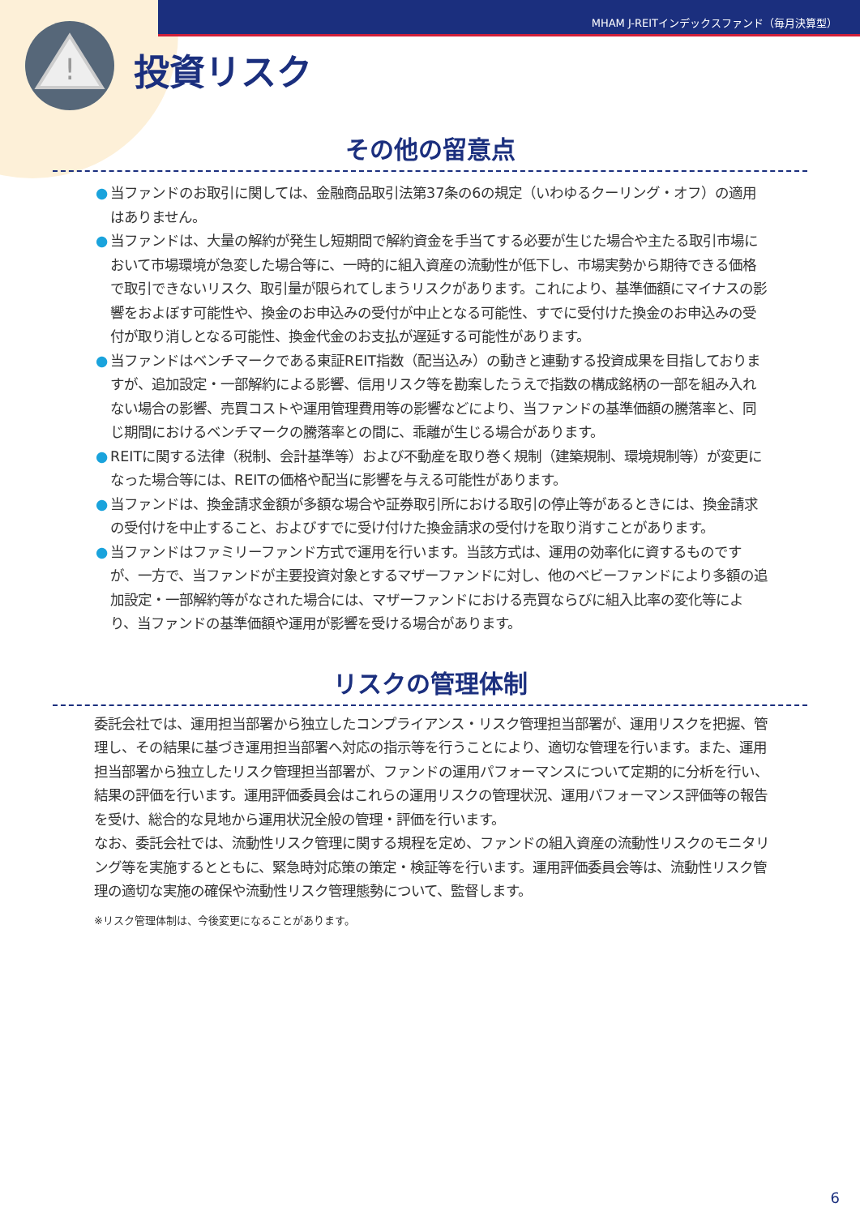!
MHAM J-REITインデックスファンド（毎月決算型）
投資リスク
その他の留意点
● 当ファンドのお取引に関しては、金融商品取引法第37条の6の規定（いわゆるクーリング・オフ）の適用はありません。
● 当ファンドは、大量の解約が発生し短期間で解約資金を手当てする必要が生じた場合や主たる取引市場において市場環境が急変した場合等に、一時的に組入資産の流動性が低下し、市場実勢から期待できる価格で取引できないリスク、取引量が限られてしまうリスクがあります。これにより、基準価額にマイナスの影響をおよぼす可能性や、換金のお申込みの受付が中止となる可能性、すでに受付けた換金のお申込みの受付が取り消しとなる可能性、換金代金のお支払が遅延する可能性があります。
● 当ファンドはベンチマークである東証REIT指数（配当込み）の動きと連動する投資成果を目指しておりますが、追加設定・一部解約による影響、信用リスク等を勘案したうえで指数の構成銘柄の一部を組み入れない場合の影響、売買コストや運用管理費用等の影響などにより、当ファンドの基準価額の騰落率と、同じ期間におけるベンチマークの騰落率との間に、乖離が生じる場合があります。
● REITに関する法律（税制、会計基準等）および不動産を取り巻く規制（建築規制、環境規制等）が変更になった場合等には、REITの価格や配当に影響を与える可能性があります。
● 当ファンドは、換金請求金額が多額な場合や証券取引所における取引の停止等があるときには、換金請求の受付けを中止すること、およびすでに受け付けた換金請求の受付けを取り消すことがあります。
● 当ファンドはファミリーファンド方式で運用を行います。当該方式は、運用の効率化に資するものですが、一方で、当ファンドが主要投資対象とするマザーファンドに対し、他のベビーファンドにより多額の追加設定・一部解約等がなされた場合には、マザーファンドにおける売買ならびに組入比率の変化等により、当ファンドの基準価額や運用が影響を受ける場合があります。
リスクの管理体制
委託会社では、運用担当部署から独立したコンプライアンス・リスク管理担当部署が、運用リスクを把握、管理し、その結果に基づき運用担当部署へ対応の指示等を行うことにより、適切な管理を行います。また、運用担当部署から独立したリスク管理担当部署が、ファンドの運用パフォーマンスについて定期的に分析を行い、結果の評価を行います。運用評価委員会はこれらの運用リスクの管理状況、運用パフォーマンス評価等の報告を受け、総合的な見地から運用状況全般の管理・評価を行います。
なお、委託会社では、流動性リスク管理に関する規程を定め、ファンドの組入資産の流動性リスクのモニタリング等を実施するとともに、緊急時対応策の策定・検証等を行います。運用評価委員会等は、流動性リスク管理の適切な実施の確保や流動性リスク管理態勢について、監督します。
※リスク管理体制は、今後変更になることがあります。
6